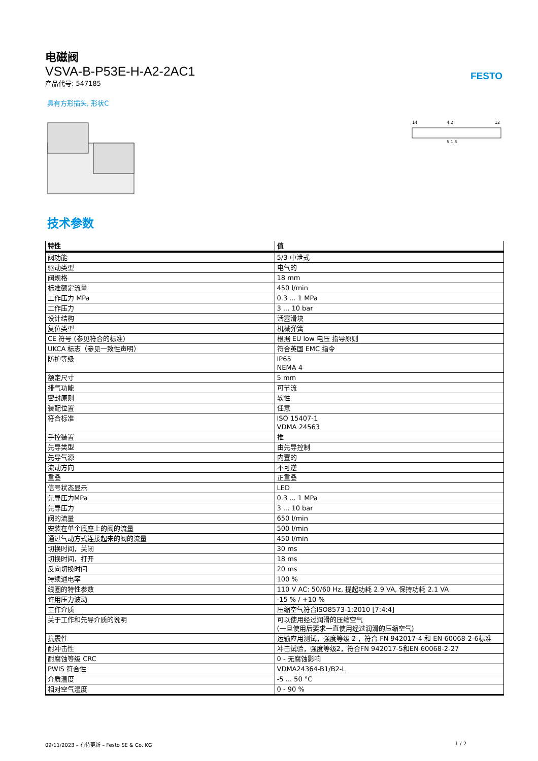电磁阀
VSVA-B-P53E-H-A2-2AC1
产品代号: 547185
FESTO
具有方形插头, 形状C
14
12
4 2
5 1 3
技术参数
| 特性 | 值 |
| --- | --- |
| 阀功能 | 5/3 中泄式 |
| 驱动类型 | 电气的 |
| 阀规格 | 18 mm |
| 标准额定流量 | 450 l/min |
| 工作压力 MPa | 0.3 ... 1 MPa |
| 工作压力 | 3 ... 10 bar |
| 设计结构 | 活塞滑块 |
| 复位类型 | 机械弹簧 |
| CE 符号 (参见符合的标准) | 根据 EU low 电压 指导原则 |
| UKCA 标志（参见一致性声明） | 符合英国 EMC 指令 |
| 防护等级 | IP65 NEMA 4 |
| 额定尺寸 | 5 mm |
| 排气功能 | 可节流 |
| 密封原则 | 软性 |
| 装配位置 | 任意 |
| 符合标准 | ISO 15407-1 VDMA 24563 |
| 手控装置 | 推 |
| 先导类型 | 由先导控制 |
| 先导气源 | 内置的 |
| 流动方向 | 不可逆 |
| 重叠 | 正重叠 |
| 信号状态显示 | LED |
| 先导压力MPa | 0.3 ... 1 MPa |
| 先导压力 | 3 ... 10 bar |
| 阀的流量 | 650 l/min |
| 安装在单个底座上的阀的流量 | 500 l/min |
| 通过气动方式连接起来的阀的流量 | 450 l/min |
| 切换时间，关闭 | 30 ms |
| 切换时间，打开 | 18 ms |
| 反向切换时间 | 20 ms |
| 持续通电率 | 100 % |
| 线圈的特性参数 | 110 V AC: 50/60 Hz, 提起功耗 2.9 VA, 保持功耗 2.1 VA |
| 许用压力波动 | -15 % / +10 % |
| 工作介质 | 压缩空气符合ISO8573-1:2010 [7:4:4] |
| 关于工作和先导介质的说明 | 可以使用经过润滑的压缩空气 (一旦使用后要求一直使用经过润滑的压缩空气) |
| 抗震性 | 运输应用测试，强度等级 2 ，符合 FN 942017-4 和 EN 60068-2-6标准 |
| 耐冲击性 | 冲击试验，强度等级2，符合FN 942017-5和EN 60068-2-27 |
| 耐腐蚀等级 CRC | 0 - 无腐蚀影响 |
| PWIS 符合性 | VDMA24364-B1/B2-L |
| 介质温度 | -5 ... 50 °C |
| 相对空气湿度 | 0 - 90 % |
09/11/2023 – 有待更新 – Festo SE & Co. KG 1 / 2